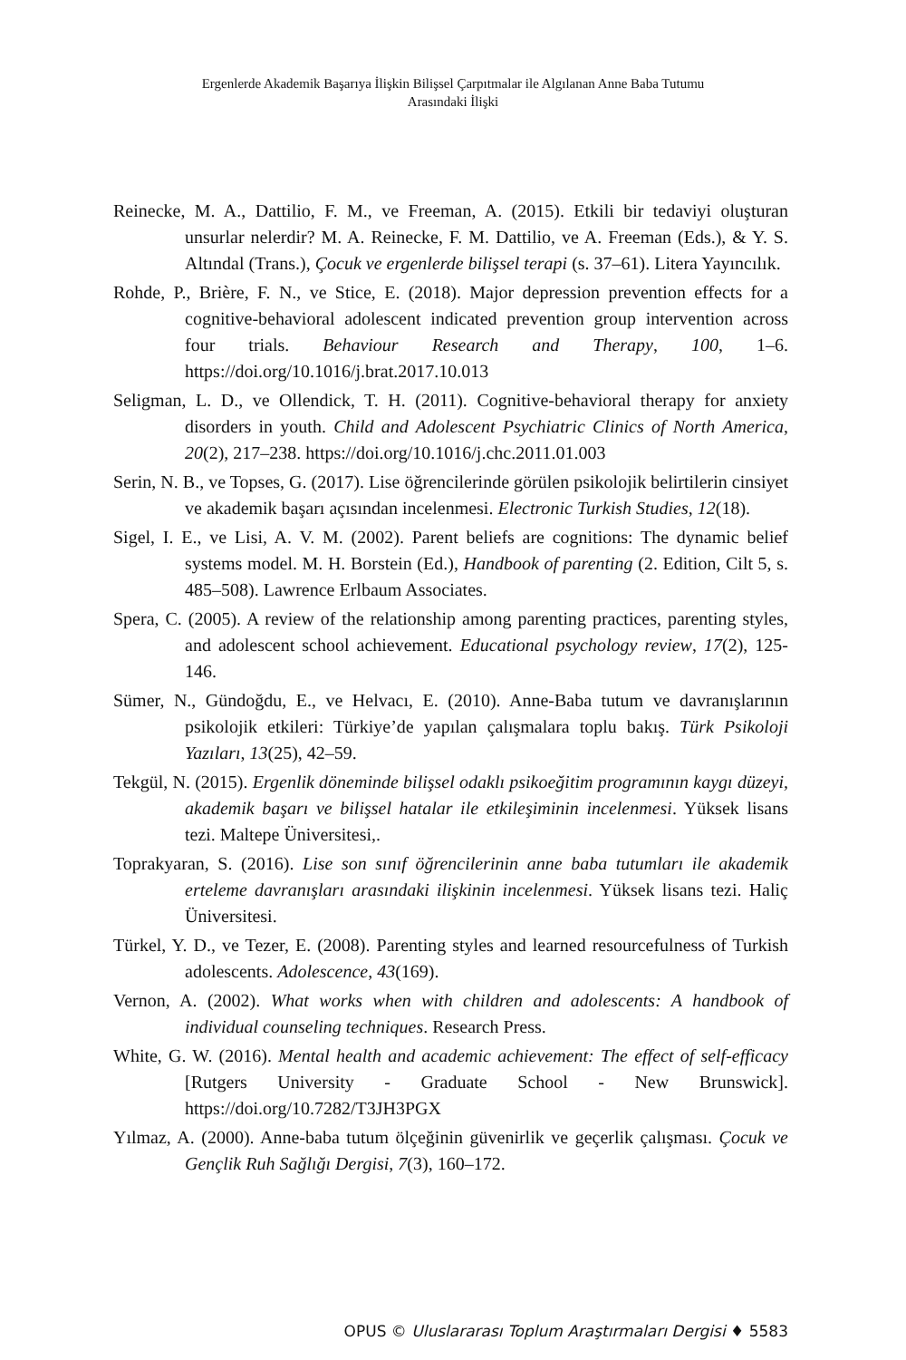Ergenlerde Akademik Başarıya İlişkin Bilişsel Çarpıtmalar ile Algılanan Anne Baba Tutumu
Arasındaki İlişki
Reinecke, M. A., Dattilio, F. M., ve Freeman, A. (2015). Etkili bir tedaviyi oluşturan unsurlar nelerdir? M. A. Reinecke, F. M. Dattilio, ve A. Freeman (Eds.), & Y. S. Altındal (Trans.), Çocuk ve ergenlerde bilişsel terapi (s. 37–61). Litera Yayıncılık.
Rohde, P., Brière, F. N., ve Stice, E. (2018). Major depression prevention effects for a cognitive-behavioral adolescent indicated prevention group intervention across four trials. Behaviour Research and Therapy, 100, 1–6. https://doi.org/10.1016/j.brat.2017.10.013
Seligman, L. D., ve Ollendick, T. H. (2011). Cognitive-behavioral therapy for anxiety disorders in youth. Child and Adolescent Psychiatric Clinics of North America, 20(2), 217–238. https://doi.org/10.1016/j.chc.2011.01.003
Serin, N. B., ve Topses, G. (2017). Lise öğrencilerinde görülen psikolojik belirtilerin cinsiyet ve akademik başarı açısından incelenmesi. Electronic Turkish Studies, 12(18).
Sigel, I. E., ve Lisi, A. V. M. (2002). Parent beliefs are cognitions: The dynamic belief systems model. M. H. Borstein (Ed.), Handbook of parenting (2. Edition, Cilt 5, s. 485–508). Lawrence Erlbaum Associates.
Spera, C. (2005). A review of the relationship among parenting practices, parenting styles, and adolescent school achievement. Educational psychology review, 17(2), 125-146.
Sümer, N., Gündoğdu, E., ve Helvacı, E. (2010). Anne-Baba tutum ve davranışlarının psikolojik etkileri: Türkiye’de yapılan çalışmalara toplu bakış. Türk Psikoloji Yazıları, 13(25), 42–59.
Tekgül, N. (2015). Ergenlik döneminde bilişsel odaklı psikoeğitim programının kaygı düzeyi, akademik başarı ve bilişsel hatalar ile etkileşiminin incelenmesi. Yüksek lisans tezi. Maltepe Üniversitesi,.
Toprakyaran, S. (2016). Lise son sınıf öğrencilerinin anne baba tutumları ile akademik erteleme davranışları arasındaki ilişkinin incelenmesi. Yüksek lisans tezi. Haliç Üniversitesi.
Türkel, Y. D., ve Tezer, E. (2008). Parenting styles and learned resourcefulness of Turkish adolescents. Adolescence, 43(169).
Vernon, A. (2002). What works when with children and adolescents: A handbook of individual counseling techniques. Research Press.
White, G. W. (2016). Mental health and academic achievement: The effect of self-efficacy [Rutgers University - Graduate School - New Brunswick]. https://doi.org/10.7282/T3JH3PGX
Yılmaz, A. (2000). Anne-baba tutum ölçeğinin güvenirlik ve geçerlik çalışması. Çocuk ve Gençlik Ruh Sağlığı Dergisi, 7(3), 160–172.
OPUS © Uluslararası Toplum Araştırmaları Dergisi ♦ 5583